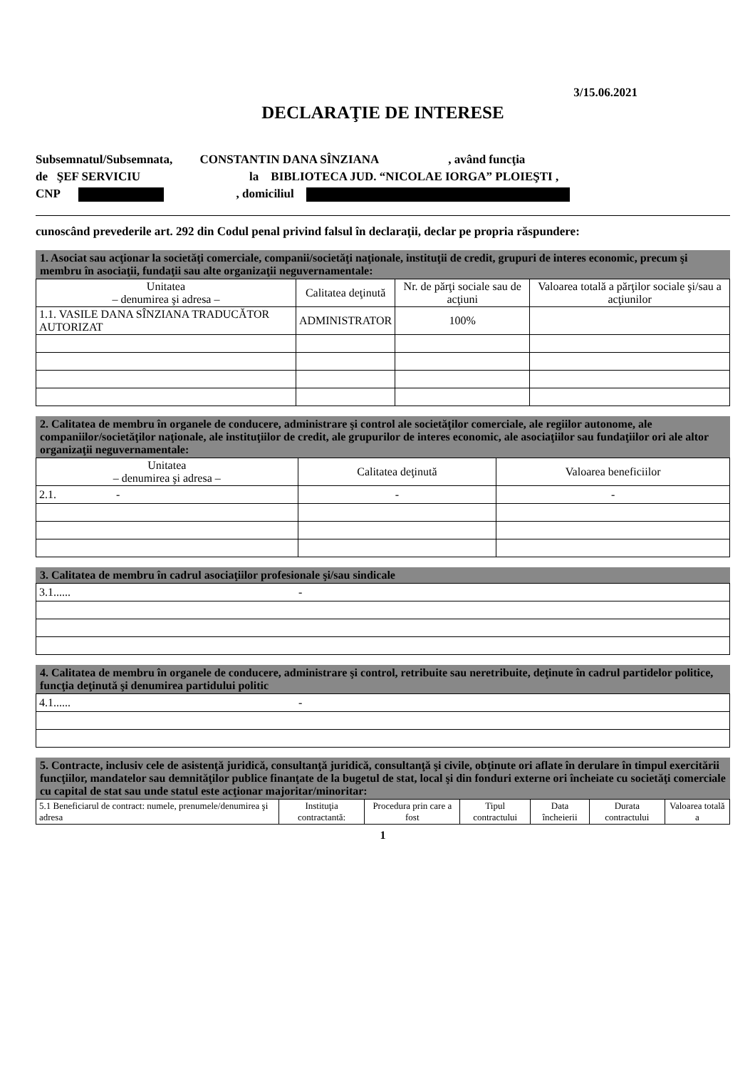3/15.06.2021
DECLARAŢIE DE INTERESE
Subsemnatul/Subsemnata, CONSTANTIN DANA SÎNZIANA , având funcţia
de ŞEF SERVICIU la BIBLIOTECA JUD. “NICOLAE IORGA” PLOIEŞTI ,
CNP , domiciliul
cunoscând prevederile art. 292 din Codul penal privind falsul în declaraţii, declar pe propria răspundere:
1. Asociat sau acţionar la societăţi comerciale, companii/societăţi naţionale, instituţii de credit, grupuri de interes economic, precum şi membru în asociaţii, fundaţii sau alte organizaţii neguvernamentale:
| Unitatea – denumirea şi adresa – | Calitatea deţinută | Nr. de părţi sociale sau de acţiuni | Valoarea totală a părţilor sociale şi/sau a acţiunilor |
| --- | --- | --- | --- |
| 1.1. VASILE DANA SÎNZIANA TRADUCĂTOR AUTORIZAT | ADMINISTRATOR | 100% | |
2. Calitatea de membru în organele de conducere, administrare şi control ale societăţilor comerciale, ale regiilor autonome, ale companiilor/societăţilor naţionale, ale instituţiilor de credit, ale grupurilor de interes economic, ale asociaţiilor sau fundaţiilor ori ale altor organizaţii neguvernamentale:
| Unitatea – denumirea şi adresa – | Calitatea deţinută | Valoarea beneficiilor |
| --- | --- | --- |
| 2.1. - | - | - |
3. Calitatea de membru în cadrul asociaţiilor profesionale şi/sau sindicale
| 3.1...... - |
4. Calitatea de membru în organele de conducere, administrare şi control, retribuite sau neretribuite, deţinute în cadrul partidelor politice, funcţia deţinută şi denumirea partidului politic
| 4.1...... - |
5. Contracte, inclusiv cele de asistenţă juridică, consultanţă juridică, consultanţă şi civile, obţinute ori aflate în derulare în timpul exercitării funcţiilor, mandatelor sau demnităţilor publice finanţate de la bugetul de stat, local şi din fonduri externe ori încheiate cu societăţi comerciale cu capital de stat sau unde statul este acţionar majoritar/minoritar:
| 5.1 Beneficiarul de contract: numele, prenumele/denumirea şi adresa | Instituţia contractantă: | Procedura prin care a fost | Tipul contractului | Data încheierii | Durata contractului | Valoarea totală a |
1